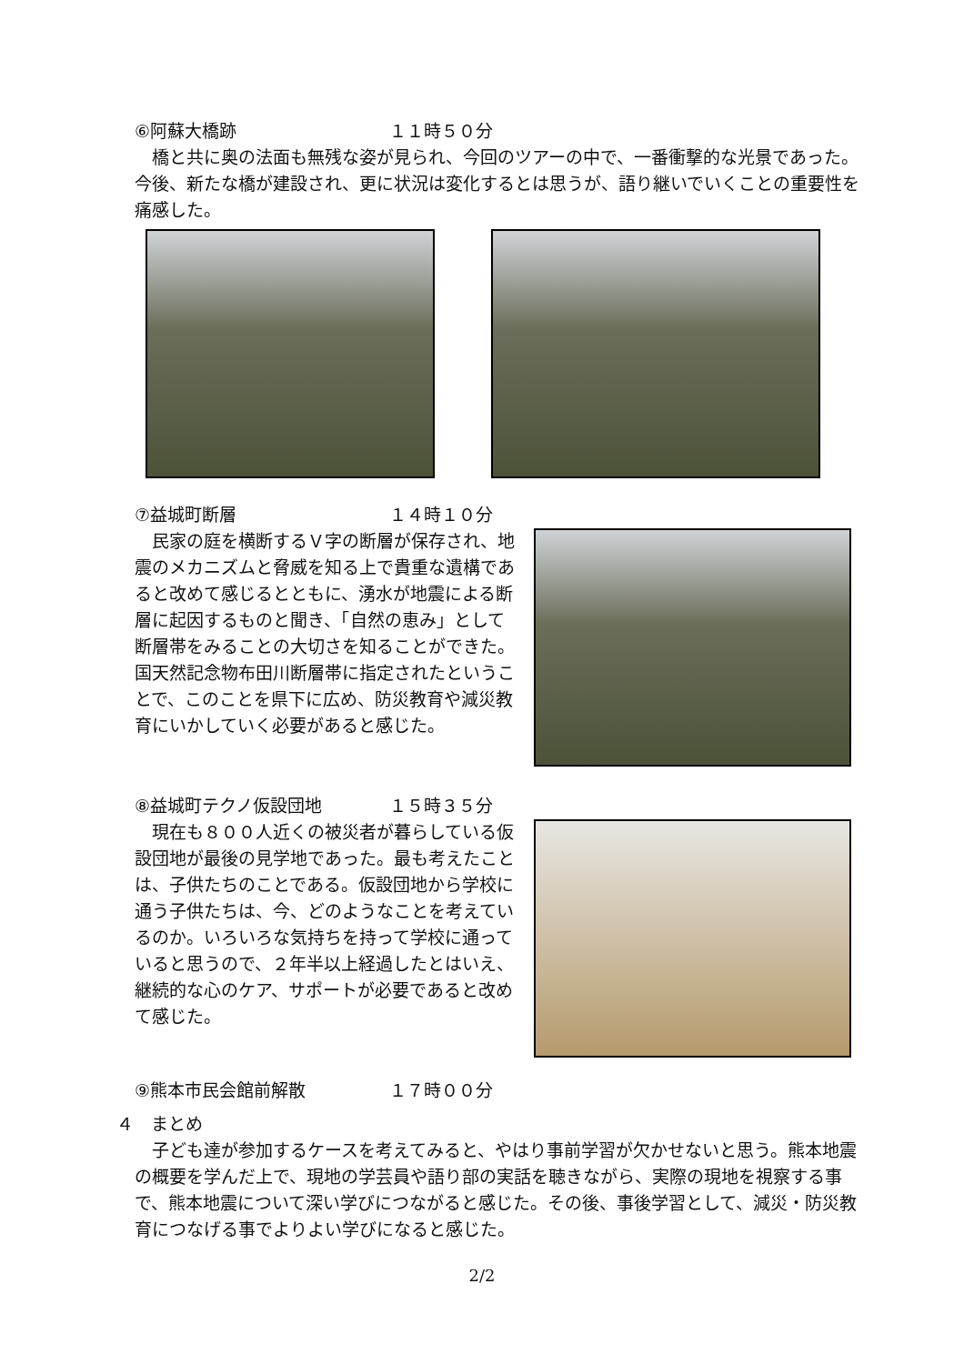⑥阿蘇大橋跡 １１時５０分
橋と共に奥の法面も無残な姿が見られ、今回のツアーの中で、一番衝撃的な光景であった。今後、新たな橋が建設され、更に状況は変化するとは思うが、語り継いでいくことの重要性を痛感した。
⑦益城町断層 １４時１０分
民家の庭を横断するＶ字の断層が保存され、地震のメカニズムと脅威を知る上で貴重な遺構であると改めて感じるとともに、湧水が地震による断層に起因するものと聞き、「自然の恵み」として断層帯をみることの大切さを知ることができた。国天然記念物布田川断層帯に指定されたということで、このことを県下に広め、防災教育や減災教育にいかしていく必要があると感じた。
⑧益城町テクノ仮設団地 １５時３５分
現在も８００人近くの被災者が暮らしている仮設団地が最後の見学地であった。最も考えたことは、子供たちのことである。仮設団地から学校に通う子供たちは、今、どのようなことを考えているのか。いろいろな気持ちを持って学校に通っていると思うので、２年半以上経過したとはいえ、継続的な心のケア、サポートが必要であると改めて感じた。
⑨熊本市民会館前解散 １７時００分
４　まとめ
子ども達が参加するケースを考えてみると、やはり事前学習が欠かせないと思う。熊本地震の概要を学んだ上で、現地の学芸員や語り部の実話を聴きながら、実際の現地を視察する事で、熊本地震について深い学びにつながると感じた。その後、事後学習として、減災・防災教育につなげる事でよりよい学びになると感じた。
2/2